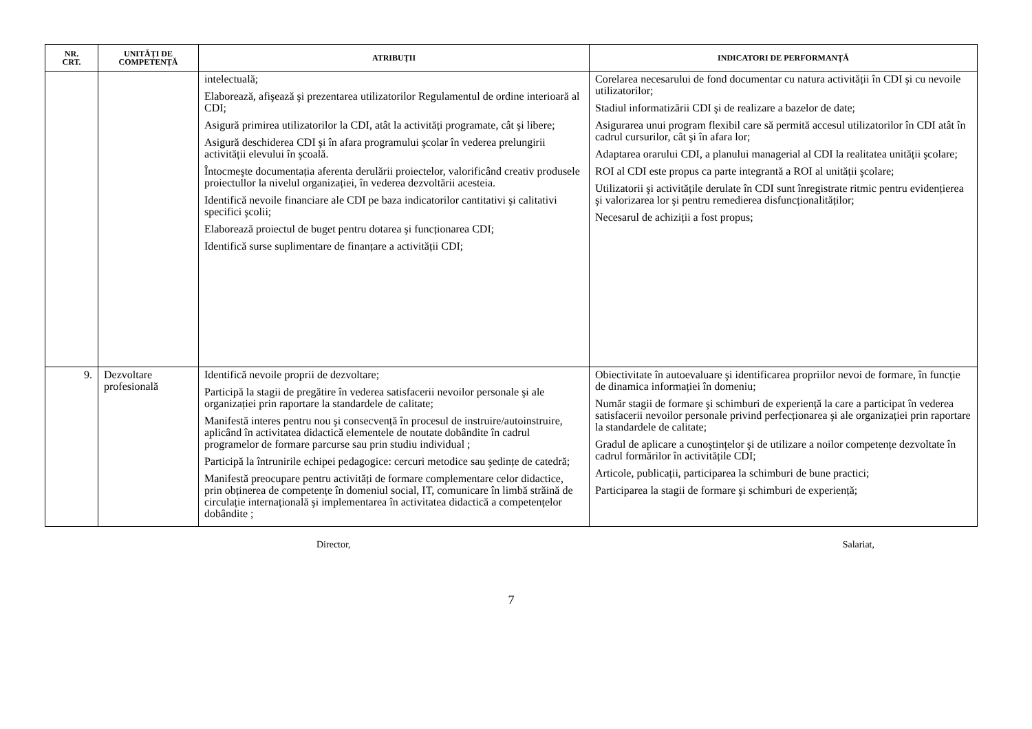| NR. CRT. | UNITĂȚI DE COMPETENȚĂ | ATRIBUȚII | INDICATORI DE PERFORMANȚĂ |
| --- | --- | --- | --- |
| | | intelectuală; Elaborează, afişează şi prezentarea utilizatorilor Regulamentul de ordine interioară al CDI; Asigură primirea utilizatorilor la CDI, atât la activități programate, cât şi libere; Asigură deschiderea CDI şi în afara programului şcolar în vederea prelungirii activității elevului în şcoală. Întocmeşte documentația aferenta derulării proiectelor, valorificând creativ produsele proiectullor la nivelul organizației, în vederea dezvoltării acesteia. Identifică nevoile financiare ale CDI pe baza indicatorilor cantitativi şi calitativi specifici şcolii; Elaborează proiectul de buget pentru dotarea şi funcționarea CDI; Identifică surse suplimentare de finanțare a activității CDI; | Corelarea necesarului de fond documentar cu natura activității în CDI şi cu nevoile utilizatorilor; Stadiul informatizării CDI şi de realizare a bazelor de date; Asigurarea unui program flexibil care să permită accesul utilizatorilor în CDI atât în cadrul cursurilor, cât şi în afara lor; Adaptarea orarului CDI, a planului managerial al CDI la realitatea unității şcolare; ROI al CDI este propus ca parte integrantă a ROI al unității şcolare; Utilizatorii şi activitățile derulate în CDI sunt înregistrate ritmic pentru evidențierea şi valorizarea lor şi pentru remedierea disfuncționalităților; Necesarul de achiziții a fost propus; |
| 9. | Dezvoltare profesională | Identifică nevoile proprii de dezvoltare; Participă la stagii de pregătire în vederea satisfacerii nevoilor personale şi ale organizației prin raportare la standardele de calitate; Manifestă interes pentru nou şi consecvență în procesul de instruire/autoinstruire, aplicând în activitatea didactică elementele de noutate dobândite în cadrul programelor de formare parcurse sau prin studiu individual ; Participă la întrunirile echipei pedagogice: cercuri metodice sau şedințe de catedră; Manifestă preocupare pentru activități de formare complementare celor didactice, prin obținerea de competențe în domeniul social, IT, comunicare în limbă străină de circulație internațională şi implementarea în activitatea didactică a competențelor dobândite ; | Obiectivitate în autoevaluare şi identificarea propriilor nevoi de formare, în funcție de dinamica informației în domeniu; Număr stagii de formare şi schimburi de experiență la care a participat în vederea satisfacerii nevoilor personale privind perfecționarea şi ale organizației prin raportare la standardele de calitate; Gradul de aplicare a cunoştințelor şi de utilizare a noilor competențe dezvoltate în cadrul formărilor în activitățile CDI; Articole, publicații, participarea la schimburi de bune practici; Participarea la stagii de formare şi schimburi de experiență; |
Director, Salariat,
7